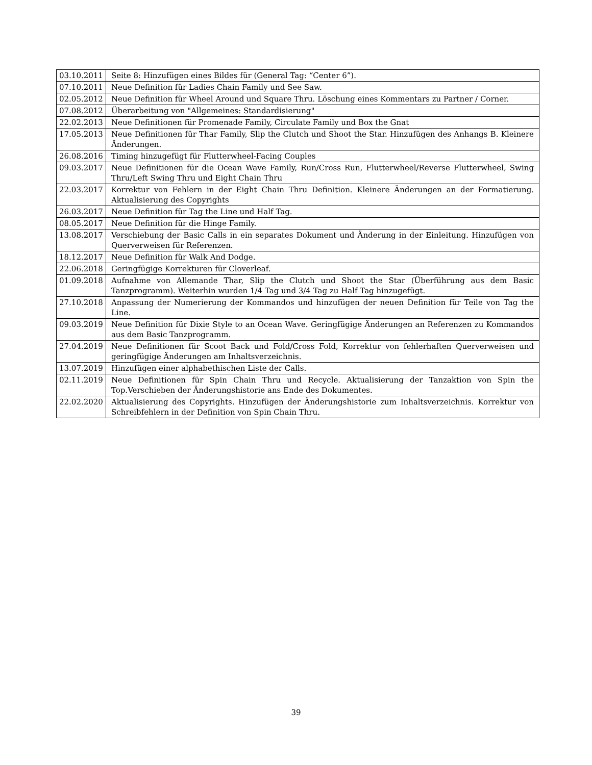| 03.10.2011 | Seite 8: Hinzufügen eines Bildes für (General Tag: “Center 6”). |
| 07.10.2011 | Neue Definition für Ladies Chain Family und See Saw. |
| 02.05.2012 | Neue Definition für Wheel Around und Square Thru. Löschung eines Kommentars zu Partner / Corner. |
| 07.08.2012 | Überarbeitung von "Allgemeines: Standardisierung" |
| 22.02.2013 | Neue Definitionen für Promenade Family, Circulate Family und Box the Gnat |
| 17.05.2013 | Neue Definitionen für Thar Family, Slip the Clutch und Shoot the Star. Hinzufügen des Anhangs B. Kleinere Änderungen. |
| 26.08.2016 | Timing hinzugefügt für Flutterwheel-Facing Couples |
| 09.03.2017 | Neue Definitionen für die Ocean Wave Family, Run/Cross Run, Flutterwheel/Reverse Flutterwheel, Swing Thru/Left Swing Thru und Eight Chain Thru |
| 22.03.2017 | Korrektur von Fehlern in der Eight Chain Thru Definition. Kleinere Änderungen an der Formatierung. Aktualisierung des Copyrights |
| 26.03.2017 | Neue Definition für Tag the Line und Half Tag. |
| 08.05.2017 | Neue Definition für die Hinge Family. |
| 13.08.2017 | Verschiebung der Basic Calls in ein separates Dokument und Änderung in der Einleitung. Hinzufügen von Querverweisen für Referenzen. |
| 18.12.2017 | Neue Definition für Walk And Dodge. |
| 22.06.2018 | Geringfügige Korrekturen für Cloverleaf. |
| 01.09.2018 | Aufnahme von Allemande Thar, Slip the Clutch und Shoot the Star (Überführung aus dem Basic Tanzprogramm). Weiterhin wurden 1/4 Tag und 3/4 Tag zu Half Tag hinzugefügt. |
| 27.10.2018 | Anpassung der Numerierung der Kommandos und hinzufügen der neuen Definition für Teile von Tag the Line. |
| 09.03.2019 | Neue Definition für Dixie Style to an Ocean Wave. Geringfügige Änderungen an Referenzen zu Kommandos aus dem Basic Tanzprogramm. |
| 27.04.2019 | Neue Definitionen für Scoot Back und Fold/Cross Fold, Korrektur von fehlerhaften Querverweisen und geringfügige Änderungen am Inhaltsverzeichnis. |
| 13.07.2019 | Hinzufügen einer alphabethischen Liste der Calls. |
| 02.11.2019 | Neue Definitionen für Spin Chain Thru und Recycle. Aktualisierung der Tanzaktion von Spin the Top.Verschieben der Änderungshistorie ans Ende des Dokumentes. |
| 22.02.2020 | Aktualisierung des Copyrights. Hinzufügen der Änderungshistorie zum Inhaltsverzeichnis. Korrektur von Schreibfehlern in der Definition von Spin Chain Thru. |
39